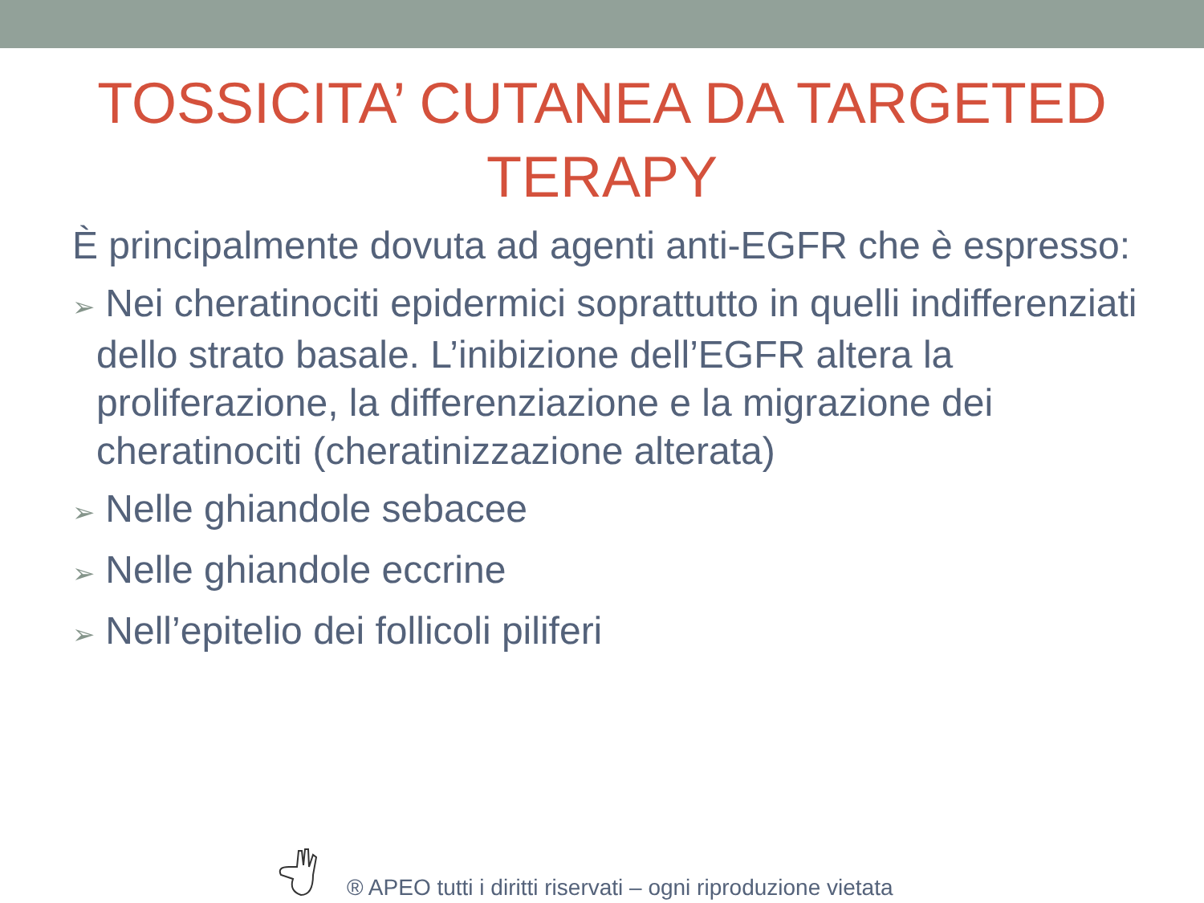TOSSICITA’ CUTANEA DA TARGETED
TERAPY
È principalmente dovuta ad agenti anti-EGFR che è espresso:
➢ Nei cheratinociti epidermici soprattutto in quelli indifferenziati dello strato basale. L’inibizione dell’EGFR altera la proliferazione, la differenziazione e la migrazione dei cheratinociti (cheratinizzazione alterata)
➢ Nelle ghiandole sebacee
➢ Nelle ghiandole eccrine
➢ Nell’epitelio dei follicoli piliferi
® APEO tutti i diritti riservati – ogni riproduzione vietata